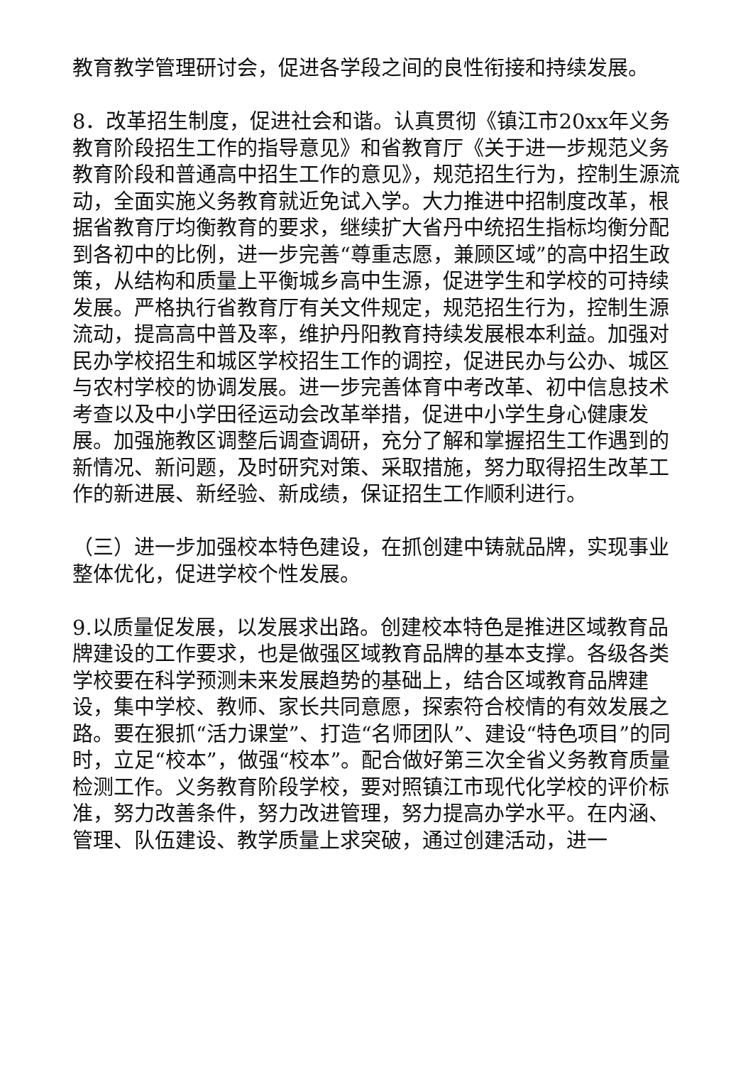教育教学管理研讨会，促进各学段之间的良性衔接和持续发展。
8．改革招生制度，促进社会和谐。认真贯彻《镇江市20xx年义务教育阶段招生工作的指导意见》和省教育厅《关于进一步规范义务教育阶段和普通高中招生工作的意见》，规范招生行为，控制生源流动，全面实施义务教育就近免试入学。大力推进中招制度改革，根据省教育厅均衡教育的要求，继续扩大省丹中统招生指标均衡分配到各初中的比例，进一步完善“尊重志愿，兼顾区域”的高中招生政策，从结构和质量上平衡城乡高中生源，促进学生和学校的可持续发展。严格执行省教育厅有关文件规定，规范招生行为，控制生源流动，提高高中普及率，维护丹阳教育持续发展根本利益。加强对民办学校招生和城区学校招生工作的调控，促进民办与公办、城区与农村学校的协调发展。进一步完善体育中考改革、初中信息技术考查以及中小学田径运动会改革举措，促进中小学生身心健康发展。加强施教区调整后调查调研，充分了解和掌握招生工作遇到的新情况、新问题，及时研究对策、采取措施，努力取得招生改革工作的新进展、新经验、新成绩，保证招生工作顺利进行。
（三）进一步加强校本特色建设，在抓创建中铸就品牌，实现事业整体优化，促进学校个性发展。
9.以质量促发展，以发展求出路。创建校本特色是推进区域教育品牌建设的工作要求，也是做强区域教育品牌的基本支撑。各级各类学校要在科学预测未来发展趋势的基础上，结合区域教育品牌建设，集中学校、教师、家长共同意愿，探索符合校情的有效发展之路。要在狠抓“活力课堂”、打造“名师团队”、建设“特色项目”的同时，立足“校本”，做强“校本”。配合做好第三次全省义务教育质量检测工作。义务教育阶段学校，要对照镇江市现代化学校的评价标准，努力改善条件，努力改进管理，努力提高办学水平。在内涵、管理、队伍建设、教学质量上求突破，通过创建活动，进一